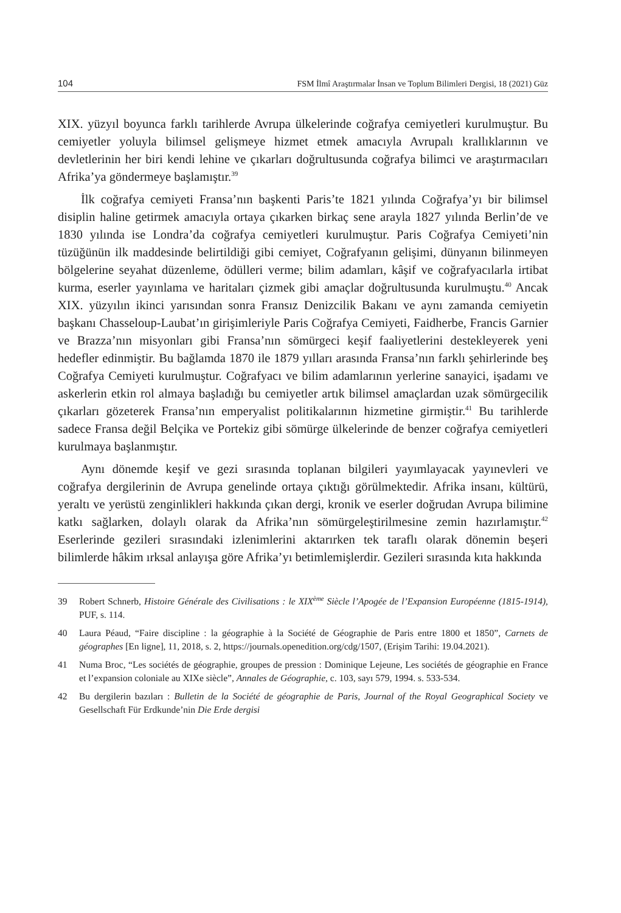104 FSM İlmî Araştırmalar İnsan ve Toplum Bilimleri Dergisi, 18 (2021) Güz
XIX. yüzyıl boyunca farklı tarihlerde Avrupa ülkelerinde coğrafya cemiyetleri kurulmuştur. Bu cemiyetler yoluyla bilimsel gelişmeye hizmet etmek amacıyla Avrupalı krallıklarının ve devletlerinin her biri kendi lehine ve çıkarları doğrultusunda coğrafya bilimci ve araştırmacıları Afrika’ya göndermeye başlamıştır.<sup>39</sup>
İlk coğrafya cemiyeti Fransa’nın başkenti Paris’te 1821 yılında Coğrafya’yı bir bilimsel disiplin haline getirmek amacıyla ortaya çıkarken birkaç sene arayla 1827 yılında Berlin’de ve 1830 yılında ise Londra’da coğrafya cemiyetleri kurulmuştur. Paris Coğrafya Cemiyeti’nin tüzüğünün ilk maddesinde belirtildiği gibi cemiyet, Coğrafyanın gelişimi, dünyanın bilinmeyen bölgelerine seyahat düzenleme, ödülleri verme; bilim adamları, kâşif ve coğrafyacılarla irtibat kurma, eserler yayınlama ve haritaları çizmek gibi amaçlar doğrultusunda kurulmuştu.<sup>40</sup> Ancak XIX. yüzyılın ikinci yarısından sonra Fransız Denizcilik Bakanı ve aynı zamanda cemiyetin başkanı Chasseloup-Laubat’ın girişimleriyle Paris Coğrafya Cemiyeti, Faidherbe, Francis Garnier ve Brazza’nın misyonları gibi Fransa’nın sömürgeci keşif faaliyetlerini destekleyerek yeni hedefler edinmiştir. Bu bağlamda 1870 ile 1879 yılları arasında Fransa’nın farklı şehirlerinde beş Coğrafya Cemiyeti kurulmuştur. Coğrafyacı ve bilim adamlarının yerlerine sanayici, işadamı ve askerlerin etkin rol almaya başladığı bu cemiyetler artık bilimsel amaçlardan uzak sömürgecilik çıkarları gözeterek Fransa’nın emperyalist politikalarının hizmetine girmiştir.<sup>41</sup> Bu tarihlerde sadece Fransa değil Belçika ve Portekiz gibi sömürge ülkelerinde de benzer coğrafya cemiyetleri kurulmaya başlanmıştır.
Aynı dönemde keşif ve gezi sırasında toplanan bilgileri yayımlayacak yayınevleri ve coğrafya dergilerinin de Avrupa genelinde ortaya çıktığı görülmektedir. Afrika insanı, kültürü, yeraltı ve yerüstü zenginlikleri hakkında çıkan dergi, kronik ve eserler doğrudan Avrupa bilimine katkı sağlarken, dolaylı olarak da Afrika’nın sömürgeleştirilmesine zemin hazırlamıştır.<sup>42</sup> Eserlerinde gezileri sırasındaki izlenimlerini aktarırken tek taraflı olarak dönemin beşeri bilimlerde hâkim ırksal anlayışa göre Afrika’yı betimlemişlerdir. Gezileri sırasında kıta hakkında
39 Robert Schnerb, Histoire Générale des Civilisations : le XIX<sup>ème</sup> Siècle l’Apogée de l’Expansion Européenne (1815-1914), PUF, s. 114.
40 Laura Péaud, “Faire discipline : la géographie à la Société de Géographie de Paris entre 1800 et 1850”, Carnets de géographes [En ligne], 11, 2018, s. 2, https://journals.openedition.org/cdg/1507, (Erişim Tarihi: 19.04.2021).
41 Numa Broc, “Les sociétés de géographie, groupes de pression : Dominique Lejeune, Les sociétés de géographie en France et l’expansion coloniale au XIXe siècle”, Annales de Géographie, c. 103, sayı 579, 1994. s. 533-534.
42 Bu dergilerin bazıları : Bulletin de la Société de géographie de Paris, Journal of the Royal Geographical Society ve Gesellschaft Für Erdkunde’nin Die Erde dergisi